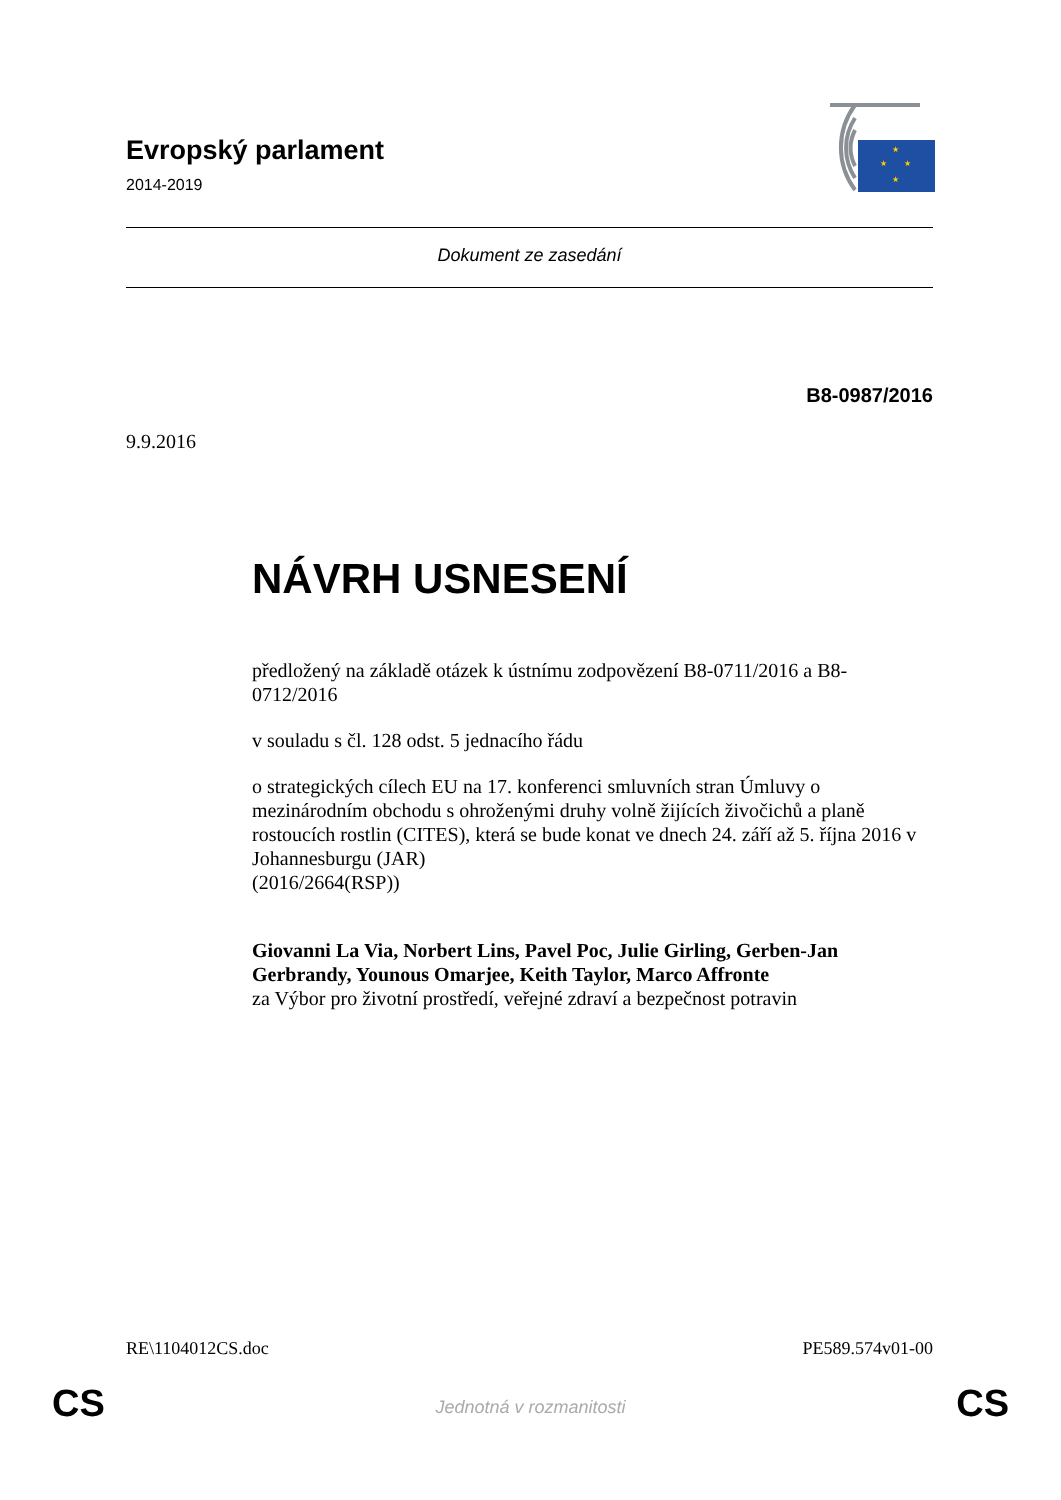Evropský parlament
2014-2019
★
★
★
★
Dokument ze zasedání
B8-0987/2016
9.9.2016
NÁVRH USNESENÍ
předložený na základě otázek k ústnímu zodpovězení B8-0711/2016 a B8-0712/2016
v souladu s čl. 128 odst. 5 jednacího řádu
o strategických cílech EU na 17. konferenci smluvních stran Úmluvy o mezinárodním obchodu s ohroženými druhy volně žijících živočichů a planě rostoucích rostlin (CITES), která se bude konat ve dnech 24. září až 5. října 2016 v Johannesburgu (JAR)
(2016/2664(RSP))
Giovanni La Via, Norbert Lins, Pavel Poc, Julie Girling, Gerben-Jan Gerbrandy, Younous Omarjee, Keith Taylor, Marco Affronte
za Výbor pro životní prostředí, veřejné zdraví a bezpečnost potravin
RE\1104012CS.doc PE589.574v01-00
CS
Jednotná v rozmanitosti CS